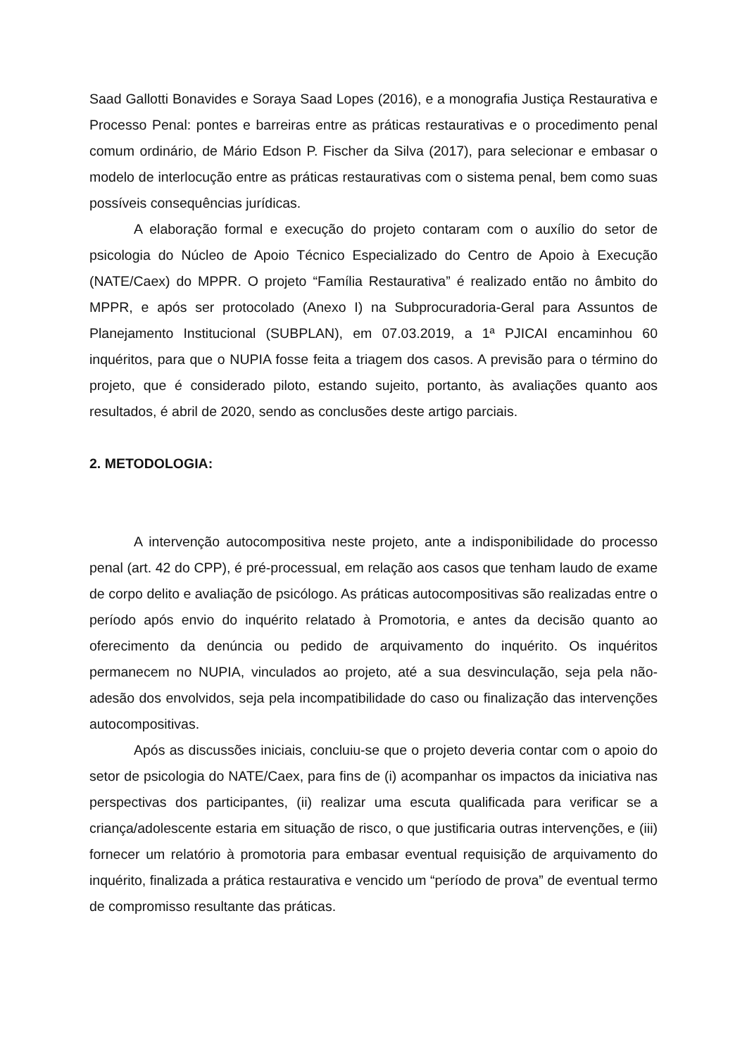Saad Gallotti Bonavides e Soraya Saad Lopes (2016), e a monografia Justiça Restaurativa e Processo Penal: pontes e barreiras entre as práticas restaurativas e o procedimento penal comum ordinário, de Mário Edson P. Fischer da Silva (2017), para selecionar e embasar o modelo de interlocução entre as práticas restaurativas com o sistema penal, bem como suas possíveis consequências jurídicas.
A elaboração formal e execução do projeto contaram com o auxílio do setor de psicologia do Núcleo de Apoio Técnico Especializado do Centro de Apoio à Execução (NATE/Caex) do MPPR. O projeto “Família Restaurativa” é realizado então no âmbito do MPPR, e após ser protocolado (Anexo I) na Subprocuradoria-Geral para Assuntos de Planejamento Institucional (SUBPLAN), em 07.03.2019, a 1ª PJICAI encaminhou 60 inquéritos, para que o NUPIA fosse feita a triagem dos casos. A previsão para o término do projeto, que é considerado piloto, estando sujeito, portanto, às avaliações quanto aos resultados, é abril de 2020, sendo as conclusões deste artigo parciais.
2. METODOLOGIA:
A intervenção autocompositiva neste projeto, ante a indisponibilidade do processo penal (art. 42 do CPP), é pré-processual, em relação aos casos que tenham laudo de exame de corpo delito e avaliação de psicólogo. As práticas autocompositivas são realizadas entre o período após envio do inquérito relatado à Promotoria, e antes da decisão quanto ao oferecimento da denúncia ou pedido de arquivamento do inquérito. Os inquéritos permanecem no NUPIA, vinculados ao projeto, até a sua desvinculação, seja pela não-adesão dos envolvidos, seja pela incompatibilidade do caso ou finalização das intervenções autocompositivas.
Após as discussões iniciais, concluiu-se que o projeto deveria contar com o apoio do setor de psicologia do NATE/Caex, para fins de (i) acompanhar os impactos da iniciativa nas perspectivas dos participantes, (ii) realizar uma escuta qualificada para verificar se a criança/adolescente estaria em situação de risco, o que justificaria outras intervenções, e (iii) fornecer um relatório à promotoria para embasar eventual requisição de arquivamento do inquérito, finalizada a prática restaurativa e vencido um “período de prova” de eventual termo de compromisso resultante das práticas.